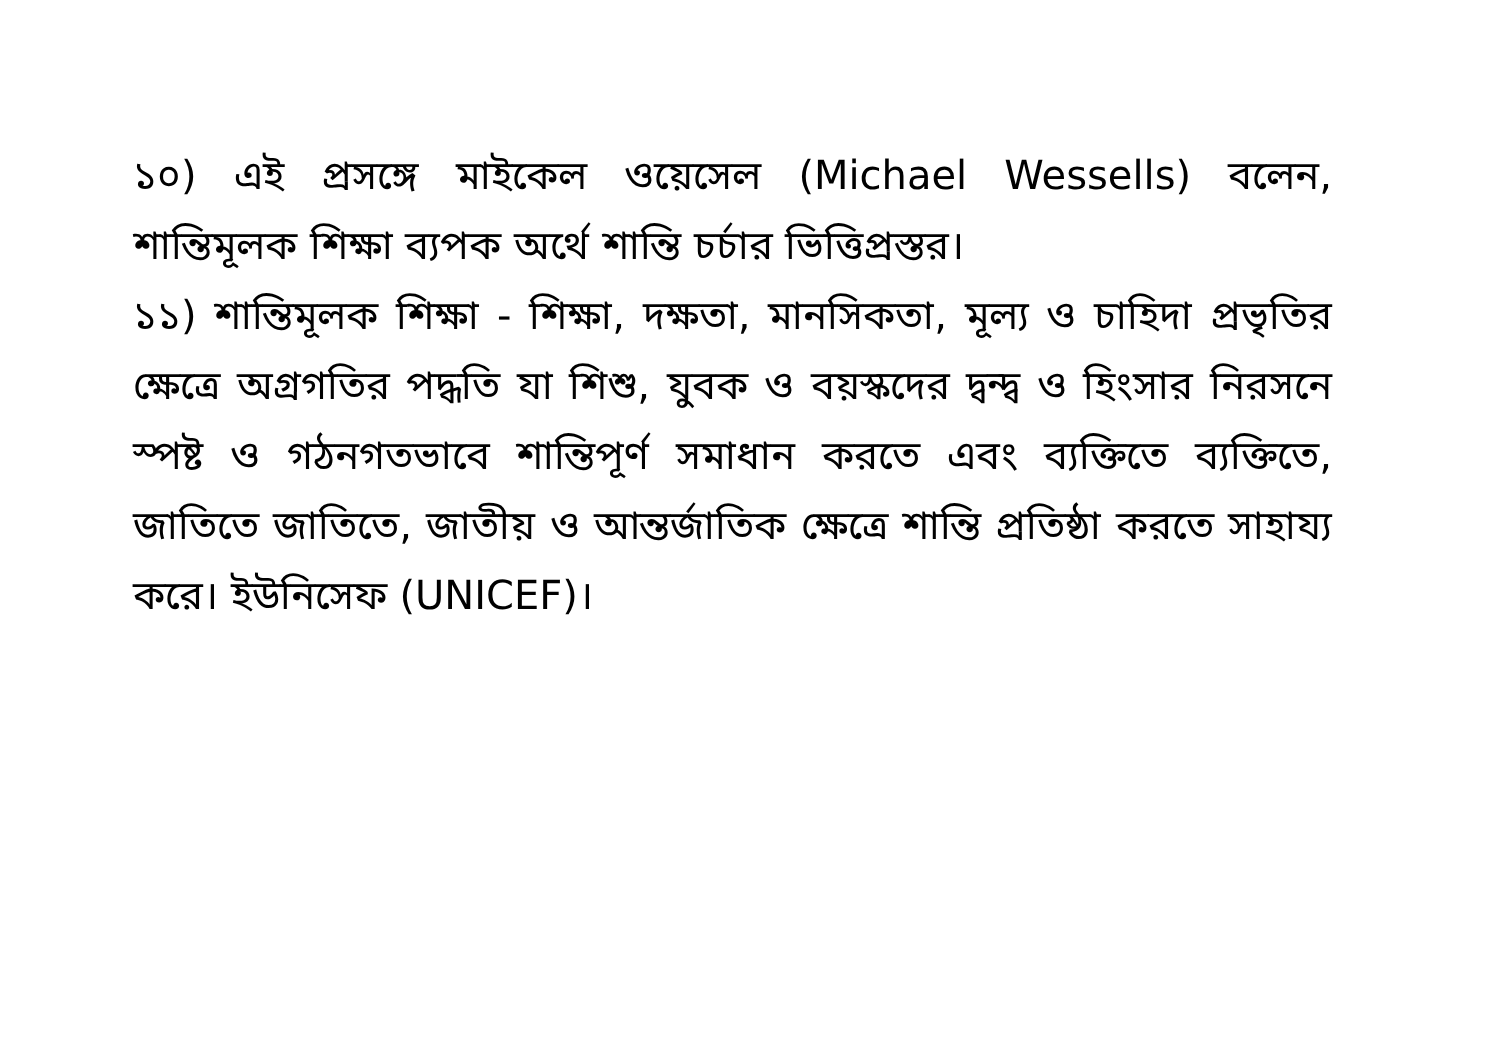১০) এই প্রসঙ্গে মাইকেল ওয়েসেল (Michael Wessells) বলেন, শান্তিমূলক শিক্ষা ব্যপক অর্থে শান্তি চর্চার ভিত্তিপ্রস্তর।
১১) শান্তিমূলক শিক্ষা - শিক্ষা, দক্ষতা, মানসিকতা, মূল্য ও চাহিদা প্রভৃতির ক্ষেত্রে অগ্রগতির পদ্ধতি যা শিশু, যুবক ও বয়স্কদের দ্বন্দ্ব ও হিংসার নিরসনে স্পষ্ট ও গঠনগতভাবে শান্তিপূর্ণ সমাধান করতে এবং ব্যক্তিতে ব্যক্তিতে, জাতিতে জাতিতে, জাতীয় ও আন্তর্জাতিক ক্ষেত্রে শান্তি প্রতিষ্ঠা করতে সাহায্য করে। ইউনিসেফ (UNICEF)।